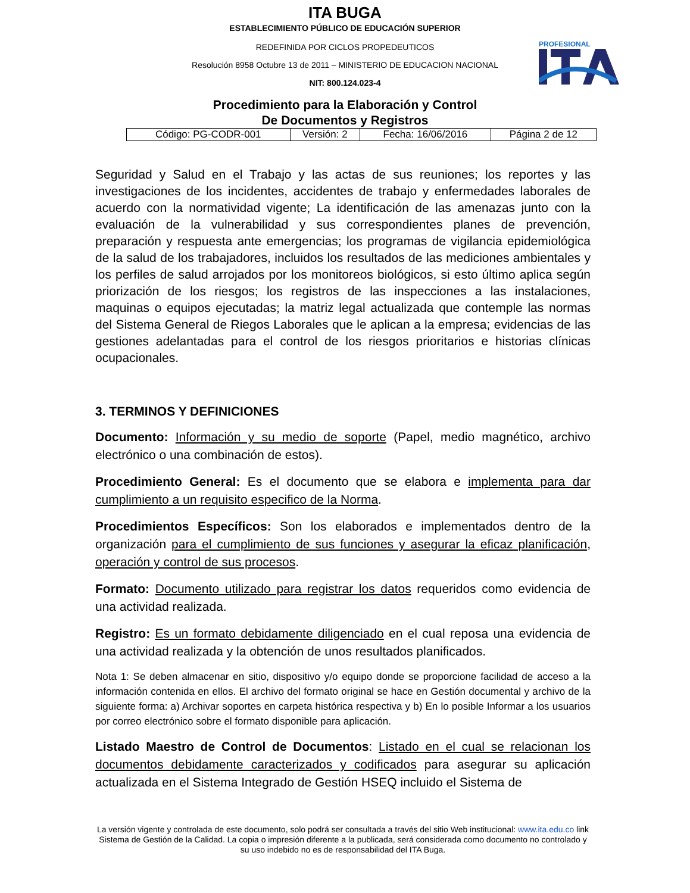ITA BUGA
ESTABLECIMIENTO PÚBLICO DE EDUCACIÓN SUPERIOR
REDEFINIDA POR CICLOS PROPEDEUTICOS
Resolución 8958 Octubre 13 de 2011 – MINISTERIO DE EDUCACION NACIONAL
NIT: 800.124.023-4
PROFESIONAL
Procedimiento para la Elaboración y Control
De Documentos y Registros
| Código: PG-CODR-001 | Versión: 2 | Fecha: 16/06/2016 | Página 2 de 12 |
Seguridad y Salud en el Trabajo y las actas de sus reuniones; los reportes y las investigaciones de los incidentes, accidentes de trabajo y enfermedades laborales de acuerdo con la normatividad vigente; La identificación de las amenazas junto con la evaluación de la vulnerabilidad y sus correspondientes planes de prevención, preparación y respuesta ante emergencias; los programas de vigilancia epidemiológica de la salud de los trabajadores, incluidos los resultados de las mediciones ambientales y los perfiles de salud arrojados por los monitoreos biológicos, si esto último aplica según priorización de los riesgos; los registros de las inspecciones a las instalaciones, maquinas o equipos ejecutadas; la matriz legal actualizada que contemple las normas del Sistema General de Riegos Laborales que le aplican a la empresa; evidencias de las gestiones adelantadas para el control de los riesgos prioritarios e historias clínicas ocupacionales.
3. TERMINOS Y DEFINICIONES
Documento: Información y su medio de soporte (Papel, medio magnético, archivo electrónico o una combinación de estos).
Procedimiento General: Es el documento que se elabora e implementa para dar cumplimiento a un requisito especifico de la Norma.
Procedimientos Específicos: Son los elaborados e implementados dentro de la organización para el cumplimiento de sus funciones y asegurar la eficaz planificación, operación y control de sus procesos.
Formato: Documento utilizado para registrar los datos requeridos como evidencia de una actividad realizada.
Registro: Es un formato debidamente diligenciado en el cual reposa una evidencia de una actividad realizada y la obtención de unos resultados planificados.
Nota 1: Se deben almacenar en sitio, dispositivo y/o equipo donde se proporcione facilidad de acceso a la información contenida en ellos. El archivo del formato original se hace en Gestión documental y archivo de la siguiente forma: a) Archivar soportes en carpeta histórica respectiva y b) En lo posible Informar a los usuarios por correo electrónico sobre el formato disponible para aplicación.
Listado Maestro de Control de Documentos: Listado en el cual se relacionan los documentos debidamente caracterizados y codificados para asegurar su aplicación actualizada en el Sistema Integrado de Gestión HSEQ incluido el Sistema de
La versión vigente y controlada de este documento, solo podrá ser consultada a través del sitio Web institucional: www.ita.edu.co link Sistema de Gestión de la Calidad. La copia o impresión diferente a la publicada, será considerada como documento no controlado y su uso indebido no es de responsabilidad del ITA Buga.